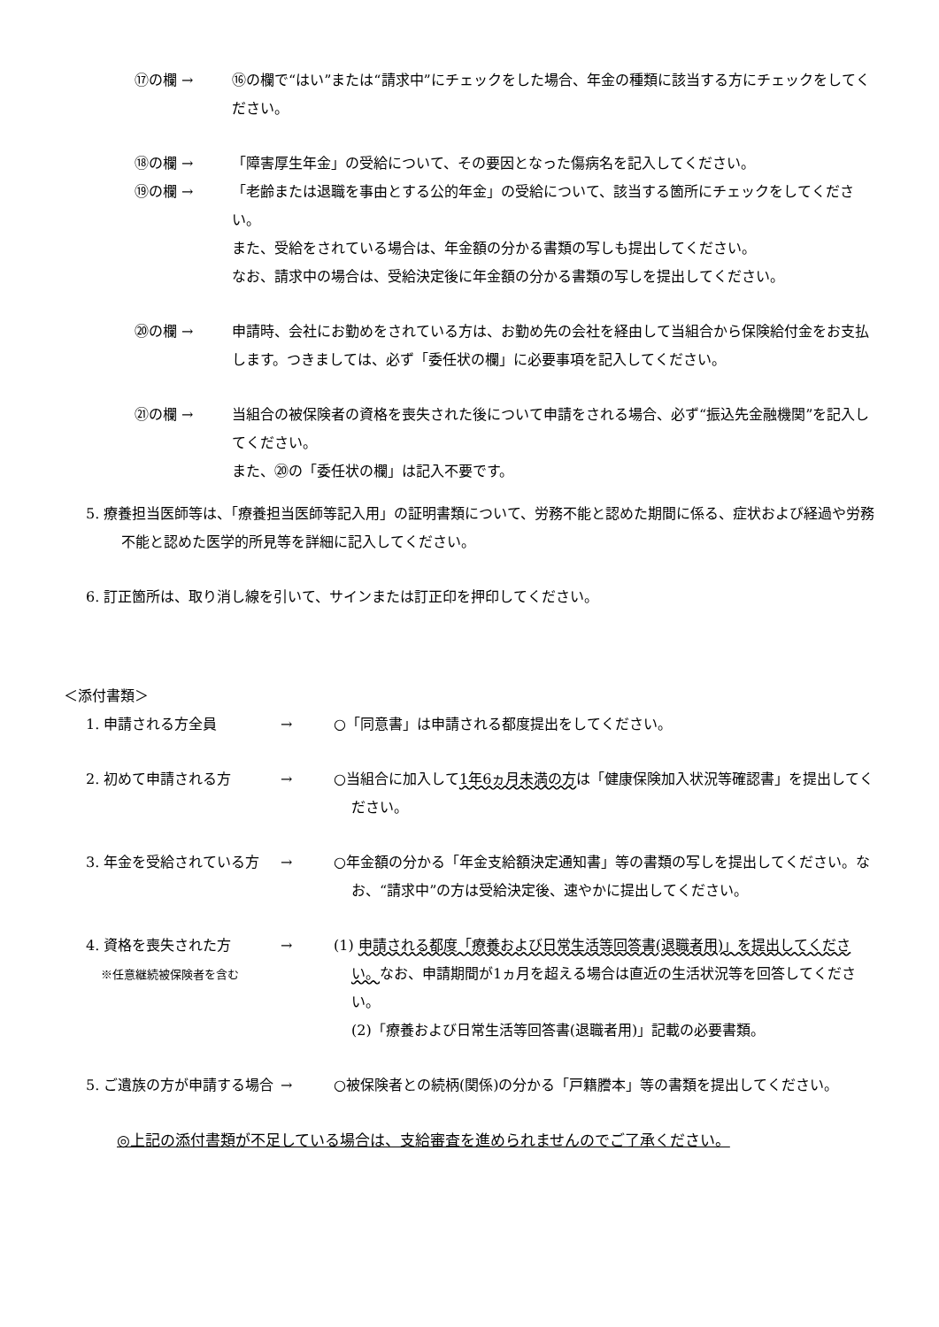⑰の欄 → ⑯の欄で“はい”または“請求中”にチェックをした場合、年金の種類に該当する方にチェックをしてください。
⑱の欄 → 「障害厚生年金」の受給について、その要因となった傷病名を記入してください。
⑲の欄 → 「老齢または退職を事由とする公的年金」の受給について、該当する箇所にチェックをしてください。
また、受給をされている場合は、年金額の分かる書類の写しも提出してください。
なお、請求中の場合は、受給決定後に年金額の分かる書類の写しを提出してください。
⑳の欄 → 申請時、会社にお勤めをされている方は、お勤め先の会社を経由して当組合から保険給付金をお支払します。つきましては、必ず「委任状の欄」に必要事項を記入してください。
㉑の欄 → 当組合の被保険者の資格を喪失された後について申請をされる場合、必ず“振込先金融機関”を記入してください。
また、⑳の「委任状の欄」は記入不要です。
5. 療養担当医師等は、「療養担当医師等記入用」の証明書類について、労務不能と認めた期間に係る、症状および経過や労務不能と認めた医学的所見等を詳細に記入してください。
6. 訂正箇所は、取り消し線を引いて、サインまたは訂正印を押印してください。
＜添付書類＞
1. 申請される方全員 → ○「同意書」は申請される都度提出をしてください。
2. 初めて申請される方 → ○当組合に加入して1年6ヵ月未満の方は「健康保険加入状況等確認書」を提出してください。
3. 年金を受給されている方 → ○年金額の分かる「年金支給額決定通知書」等の書類の写しを提出してください。なお、“請求中”の方は受給決定後、速やかに提出してください。
4. 資格を喪失された方
※任意継続被保険者を含む
→ (1) 申請される都度「療養および日常生活等回答書(退職者用)」を提出してください。なお、申請期間が1ヵ月を超える場合は直近の生活状況等を回答してください。
(2)「療養および日常生活等回答書(退職者用)」記載の必要書類。
5. ご遺族の方が申請する場合
→ ○被保険者との続柄(関係)の分かる「戸籍謄本」等の書類を提出してください。
◎上記の添付書類が不足している場合は、支給審査を進められませんのでご了承ください。